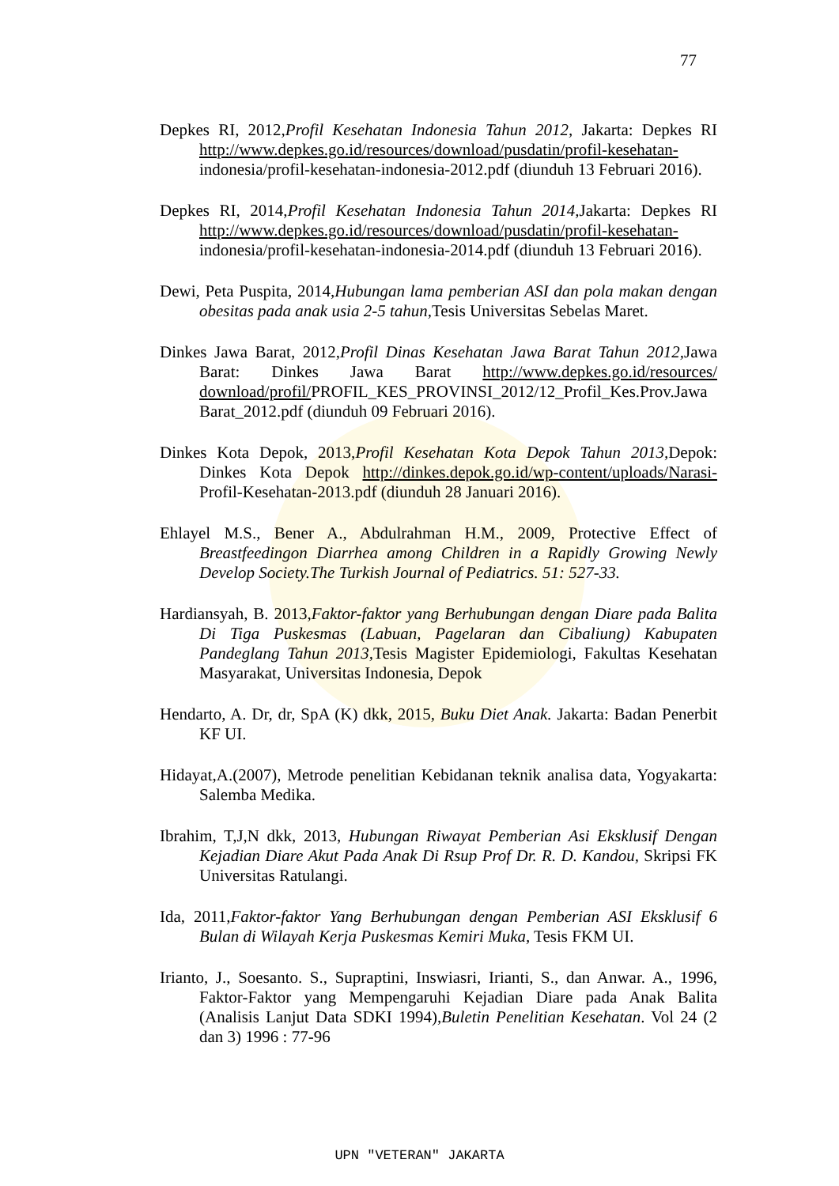77
Depkes RI, 2012,Profil Kesehatan Indonesia Tahun 2012, Jakarta: Depkes RI http://www.depkes.go.id/resources/download/pusdatin/profil-kesehatan- indonesia/profil-kesehatan-indonesia-2012.pdf (diunduh 13 Februari 2016).
Depkes RI, 2014,Profil Kesehatan Indonesia Tahun 2014, Jakarta: Depkes RI http://www.depkes.go.id/resources/download/pusdatin/profil-kesehatan- indonesia/profil-kesehatan-indonesia-2014.pdf (diunduh 13 Februari 2016).
Dewi, Peta Puspita, 2014,Hubungan lama pemberian ASI dan pola makan dengan obesitas pada anak usia 2-5 tahun, Tesis Universitas Sebelas Maret.
Dinkes Jawa Barat, 2012,Profil Dinas Kesehatan Jawa Barat Tahun 2012, Jawa Barat: Dinkes Jawa Barat http://www.depkes.go.id/resources/ download/profil/PROFIL_KES_PROVINSI_2012/12_Profil_Kes.Prov.Jawa Barat_2012.pdf (diunduh 09 Februari 2016).
Dinkes Kota Depok, 2013,Profil Kesehatan Kota Depok Tahun 2013, Depok: Dinkes Kota Depok http://dinkes.depok.go.id/wp-content/uploads/Narasi- Profil-Kesehatan-2013.pdf (diunduh 28 Januari 2016).
Ehlayel M.S., Bener A., Abdulrahman H.M., 2009, Protective Effect of Breastfeedingon Diarrhea among Children in a Rapidly Growing Newly Develop Society.The Turkish Journal of Pediatrics. 51: 527-33.
Hardiansyah, B. 2013,Faktor-faktor yang Berhubungan dengan Diare pada Balita Di Tiga Puskesmas (Labuan, Pagelaran dan Cibaliung) Kabupaten Pandeglang Tahun 2013, Tesis Magister Epidemiologi, Fakultas Kesehatan Masyarakat, Universitas Indonesia, Depok
Hendarto, A. Dr, dr, SpA (K) dkk, 2015, Buku Diet Anak. Jakarta: Badan Penerbit KF UI.
Hidayat,A.(2007), Metrode penelitian Kebidanan teknik analisa data, Yogyakarta: Salemba Medika.
Ibrahim, T,J,N dkk, 2013, Hubungan Riwayat Pemberian Asi Eksklusif Dengan Kejadian Diare Akut Pada Anak Di Rsup Prof Dr. R. D. Kandou, Skripsi FK Universitas Ratulangi.
Ida, 2011,Faktor-faktor Yang Berhubungan dengan Pemberian ASI Eksklusif 6 Bulan di Wilayah Kerja Puskesmas Kemiri Muka, Tesis FKM UI.
Irianto, J., Soesanto. S., Supraptini, Inswiasri, Irianti, S., dan Anwar. A., 1996, Faktor-Faktor yang Mempengaruhi Kejadian Diare pada Anak Balita (Analisis Lanjut Data SDKI 1994),Buletin Penelitian Kesehatan. Vol 24 (2 dan 3) 1996 : 77-96
UPN "VETERAN" JAKARTA